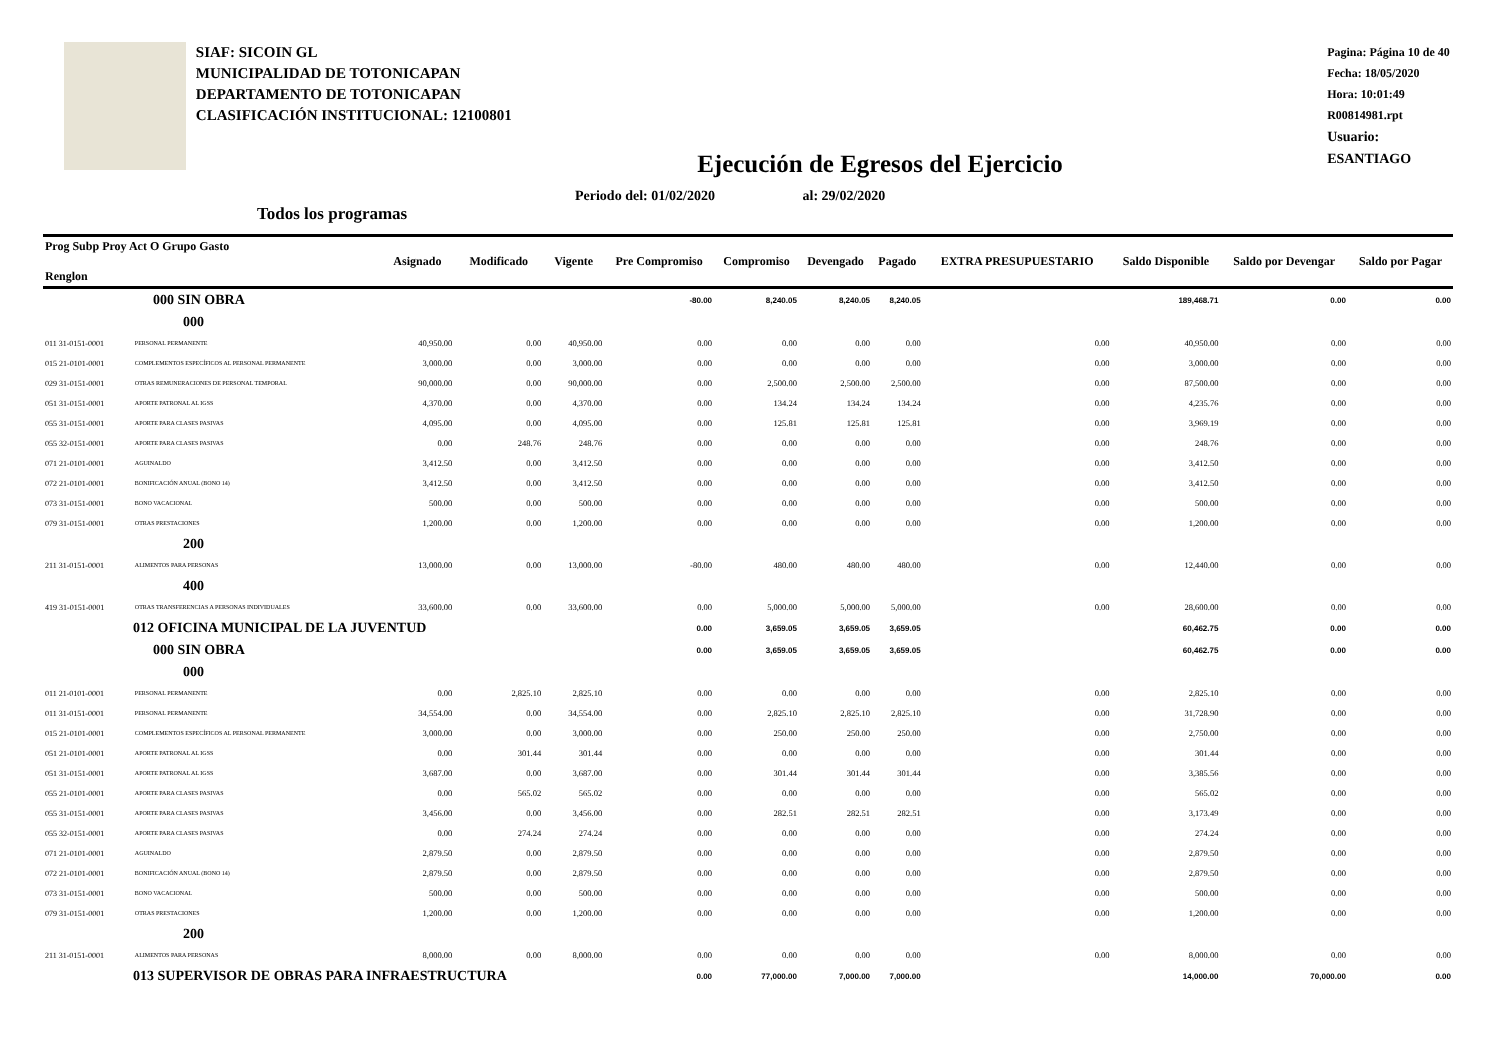SIAF: SICOIN GL
MUNICIPALIDAD DE TOTONICAPAN
DEPARTAMENTO DE TOTONICAPAN
CLASIFICACIÓN INSTITUCIONAL: 12100801
Pagina: Página 10 de 40
Fecha: 18/05/2020
Hora: 10:01:49
R00814981.rpt
Usuario: ESANTIAGO
Ejecución de Egresos del Ejercicio
Periodo del: 01/02/2020 al: 29/02/2020
Todos los programas
| Prog Subp Proy Act O Grupo Gasto Renglon | | Asignado | Modificado | Vigente | Pre Compromiso | Compromiso | Devengado | Pagado | EXTRA PRESUPUESTARIO | Saldo Disponible | Saldo por Devengar | Saldo por Pagar |
| --- | --- | --- | --- | --- | --- | --- | --- | --- | --- | --- | --- | --- |
| 000 SIN OBRA | | | | | -80.00 | 8,240.05 | 8,240.05 | 8,240.05 | | 189,468.71 | 0.00 | 0.00 |
| 000 | | | | | | | | | | | | |
| 011 31-0151-0001 | PERSONAL PERMANENTE | 40,950.00 | 0.00 | 40,950.00 | 0.00 | 0.00 | 0.00 | 0.00 | 0.00 | 40,950.00 | 0.00 | 0.00 |
| 015 21-0101-0001 | COMPLEMENTOS ESPECÍFICOS AL PERSONAL PERMANENTE | 3,000.00 | 0.00 | 3,000.00 | 0.00 | 0.00 | 0.00 | 0.00 | 0.00 | 3,000.00 | 0.00 | 0.00 |
| 029 31-0151-0001 | OTRAS REMUNERACIONES DE PERSONAL TEMPORAL | 90,000.00 | 0.00 | 90,000.00 | 0.00 | 2,500.00 | 2,500.00 | 2,500.00 | 0.00 | 87,500.00 | 0.00 | 0.00 |
| 051 31-0151-0001 | APORTE PATRONAL AL IGSS | 4,370.00 | 0.00 | 4,370.00 | 0.00 | 134.24 | 134.24 | 134.24 | 0.00 | 4,235.76 | 0.00 | 0.00 |
| 055 31-0151-0001 | APORTE PARA CLASES PASIVAS | 4,095.00 | 0.00 | 4,095.00 | 0.00 | 125.81 | 125.81 | 125.81 | 0.00 | 3,969.19 | 0.00 | 0.00 |
| 055 32-0151-0001 | APORTE PARA CLASES PASIVAS | 0.00 | 248.76 | 248.76 | 0.00 | 0.00 | 0.00 | 0.00 | 0.00 | 248.76 | 0.00 | 0.00 |
| 071 21-0101-0001 | AGUINALDO | 3,412.50 | 0.00 | 3,412.50 | 0.00 | 0.00 | 0.00 | 0.00 | 0.00 | 3,412.50 | 0.00 | 0.00 |
| 072 21-0101-0001 | BONIFICACIÓN ANUAL (BONO 14) | 3,412.50 | 0.00 | 3,412.50 | 0.00 | 0.00 | 0.00 | 0.00 | 0.00 | 3,412.50 | 0.00 | 0.00 |
| 073 31-0151-0001 | BONO VACACIONAL | 500.00 | 0.00 | 500.00 | 0.00 | 0.00 | 0.00 | 0.00 | 0.00 | 500.00 | 0.00 | 0.00 |
| 079 31-0151-0001 | OTRAS PRESTACIONES | 1,200.00 | 0.00 | 1,200.00 | 0.00 | 0.00 | 0.00 | 0.00 | 0.00 | 1,200.00 | 0.00 | 0.00 |
| 200 | | | | | | | | | | | | |
| 211 31-0151-0001 | ALIMENTOS PARA PERSONAS | 13,000.00 | 0.00 | 13,000.00 | -80.00 | 480.00 | 480.00 | 480.00 | 0.00 | 12,440.00 | 0.00 | 0.00 |
| 400 | | | | | | | | | | | | |
| 419 31-0151-0001 | OTRAS TRANSFERENCIAS A PERSONAS INDIVIDUALES | 33,600.00 | 0.00 | 33,600.00 | 0.00 | 5,000.00 | 5,000.00 | 5,000.00 | 0.00 | 28,600.00 | 0.00 | 0.00 |
| 012 OFICINA MUNICIPAL DE LA JUVENTUD | | | | | 0.00 | 3,659.05 | 3,659.05 | 3,659.05 | | 60,462.75 | 0.00 | 0.00 |
| 000 SIN OBRA | | | | | 0.00 | 3,659.05 | 3,659.05 | 3,659.05 | | 60,462.75 | 0.00 | 0.00 |
| 000 | | | | | | | | | | | | |
| 011 21-0101-0001 | PERSONAL PERMANENTE | 0.00 | 2,825.10 | 2,825.10 | 0.00 | 0.00 | 0.00 | 0.00 | 0.00 | 2,825.10 | 0.00 | 0.00 |
| 011 31-0151-0001 | PERSONAL PERMANENTE | 34,554.00 | 0.00 | 34,554.00 | 0.00 | 2,825.10 | 2,825.10 | 2,825.10 | 0.00 | 31,728.90 | 0.00 | 0.00 |
| 015 21-0101-0001 | COMPLEMENTOS ESPECÍFICOS AL PERSONAL PERMANENTE | 3,000.00 | 0.00 | 3,000.00 | 0.00 | 250.00 | 250.00 | 250.00 | 0.00 | 2,750.00 | 0.00 | 0.00 |
| 051 21-0101-0001 | APORTE PATRONAL AL IGSS | 0.00 | 301.44 | 301.44 | 0.00 | 0.00 | 0.00 | 0.00 | 0.00 | 301.44 | 0.00 | 0.00 |
| 051 31-0151-0001 | APORTE PATRONAL AL IGSS | 3,687.00 | 0.00 | 3,687.00 | 0.00 | 301.44 | 301.44 | 301.44 | 0.00 | 3,385.56 | 0.00 | 0.00 |
| 055 21-0101-0001 | APORTE PARA CLASES PASIVAS | 0.00 | 565.02 | 565.02 | 0.00 | 0.00 | 0.00 | 0.00 | 0.00 | 565.02 | 0.00 | 0.00 |
| 055 31-0151-0001 | APORTE PARA CLASES PASIVAS | 3,456.00 | 0.00 | 3,456.00 | 0.00 | 282.51 | 282.51 | 282.51 | 0.00 | 3,173.49 | 0.00 | 0.00 |
| 055 32-0151-0001 | APORTE PARA CLASES PASIVAS | 0.00 | 274.24 | 274.24 | 0.00 | 0.00 | 0.00 | 0.00 | 0.00 | 274.24 | 0.00 | 0.00 |
| 071 21-0101-0001 | AGUINALDO | 2,879.50 | 0.00 | 2,879.50 | 0.00 | 0.00 | 0.00 | 0.00 | 0.00 | 2,879.50 | 0.00 | 0.00 |
| 072 21-0101-0001 | BONIFICACIÓN ANUAL (BONO 14) | 2,879.50 | 0.00 | 2,879.50 | 0.00 | 0.00 | 0.00 | 0.00 | 0.00 | 2,879.50 | 0.00 | 0.00 |
| 073 31-0151-0001 | BONO VACACIONAL | 500.00 | 0.00 | 500.00 | 0.00 | 0.00 | 0.00 | 0.00 | 0.00 | 500.00 | 0.00 | 0.00 |
| 079 31-0151-0001 | OTRAS PRESTACIONES | 1,200.00 | 0.00 | 1,200.00 | 0.00 | 0.00 | 0.00 | 0.00 | 0.00 | 1,200.00 | 0.00 | 0.00 |
| 200 | | | | | | | | | | | | |
| 211 31-0151-0001 | ALIMENTOS PARA PERSONAS | 8,000.00 | 0.00 | 8,000.00 | 0.00 | 0.00 | 0.00 | 0.00 | 0.00 | 8,000.00 | 0.00 | 0.00 |
| 013 SUPERVISOR DE OBRAS PARA INFRAESTRUCTURA | | | | | 0.00 | 77,000.00 | 7,000.00 | 7,000.00 | | 14,000.00 | 70,000.00 | 0.00 |